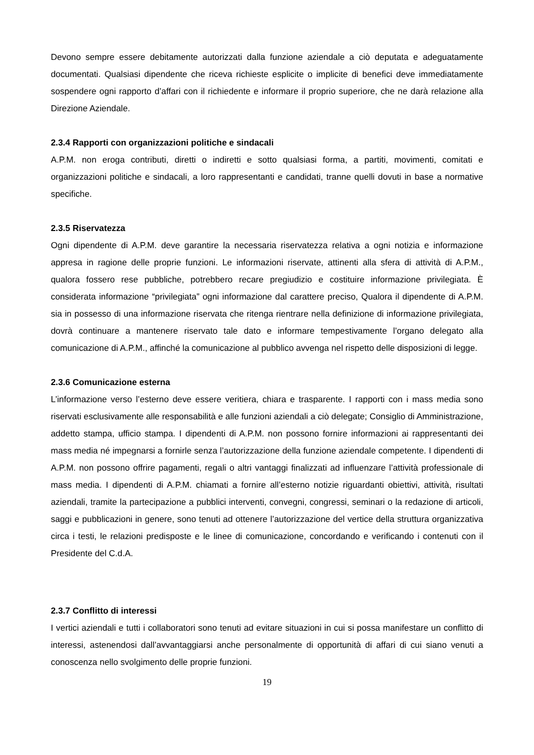Devono sempre essere debitamente autorizzati dalla funzione aziendale a ciò deputata e adeguatamente documentati. Qualsiasi dipendente che riceva richieste esplicite o implicite di benefici deve immediatamente sospendere ogni rapporto d’affari con il richiedente e informare il proprio superiore, che ne darà relazione alla Direzione Aziendale.
2.3.4 Rapporti con organizzazioni politiche e sindacali
A.P.M. non eroga contributi, diretti o indiretti e sotto qualsiasi forma, a partiti, movimenti, comitati e organizzazioni politiche e sindacali, a loro rappresentanti e candidati, tranne quelli dovuti in base a normative specifiche.
2.3.5 Riservatezza
Ogni dipendente di A.P.M. deve garantire la necessaria riservatezza relativa a ogni notizia e informazione appresa in ragione delle proprie funzioni. Le informazioni riservate, attinenti alla sfera di attività di A.P.M., qualora fossero rese pubbliche, potrebbero recare pregiudizio e costituire informazione privilegiata. È considerata informazione “privilegiata” ogni informazione dal carattere preciso, Qualora il dipendente di A.P.M. sia in possesso di una informazione riservata che ritenga rientrare nella definizione di informazione privilegiata, dovrà continuare a mantenere riservato tale dato e informare tempestivamente l’organo delegato alla comunicazione di A.P.M., affinché la comunicazione al pubblico avvenga nel rispetto delle disposizioni di legge.
2.3.6 Comunicazione esterna
L’informazione verso l’esterno deve essere veritiera, chiara e trasparente. I rapporti con i mass media sono riservati esclusivamente alle responsabilità e alle funzioni aziendali a ciò delegate; Consiglio di Amministrazione, addetto stampa, ufficio stampa. I dipendenti di A.P.M. non possono fornire informazioni ai rappresentanti dei mass media né impegnarsi a fornirle senza l’autorizzazione della funzione aziendale competente. I dipendenti di A.P.M. non possono offrire pagamenti, regali o altri vantaggi finalizzati ad influenzare l’attività professionale di mass media. I dipendenti di A.P.M. chiamati a fornire all’esterno notizie riguardanti obiettivi, attività, risultati aziendali, tramite la partecipazione a pubblici interventi, convegni, congressi, seminari o la redazione di articoli, saggi e pubblicazioni in genere, sono tenuti ad ottenere l’autorizzazione del vertice della struttura organizzativa circa i testi, le relazioni predisposte e le linee di comunicazione, concordando e verificando i contenuti con il Presidente del C.d.A.
2.3.7 Conflitto di interessi
I vertici aziendali e tutti i collaboratori sono tenuti ad evitare situazioni in cui si possa manifestare un conflitto di interessi, astenendosi dall’avvantaggiarsi anche personalmente di opportunità di affari di cui siano venuti a conoscenza nello svolgimento delle proprie funzioni.
19